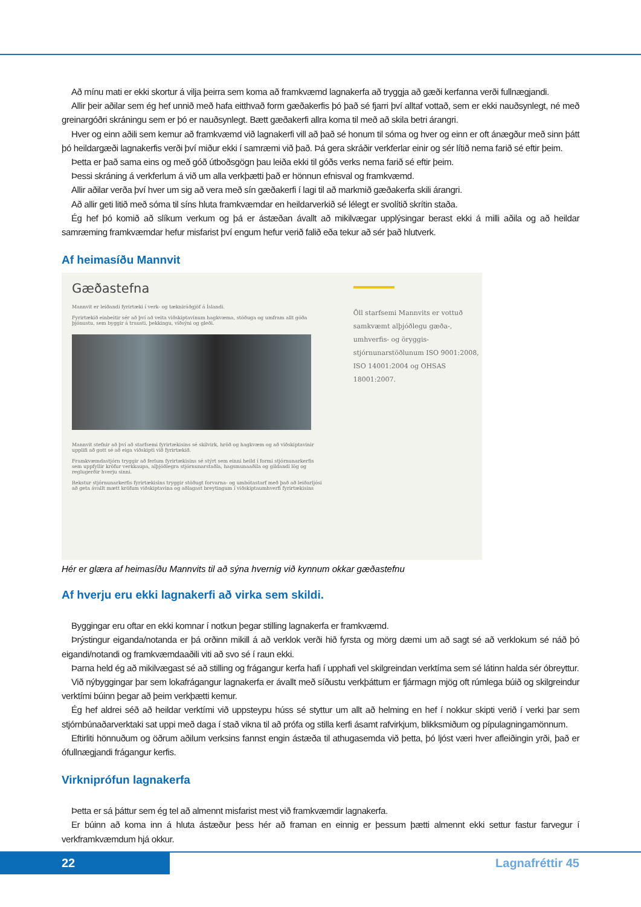Að mínu mati er ekki skortur á vilja þeirra sem koma að framkvæmd lagnakerfa að tryggja að gæði kerfanna verði fullnægjandi.
Allir þeir aðilar sem ég hef unnið með hafa eitthvað form gæðakerfis þó það sé fjarri því alltaf vottað, sem er ekki nauðsynlegt, né með greinargóðri skráningu sem er þó er nauðsynlegt. Bætt gæðakerfi allra koma til með að skila betri árangri.
Hver og einn aðili sem kemur að framkvæmd við lagnakerfi vill að það sé honum til sóma og hver og einn er oft ánægður með sinn þátt þó heildargæði lagnakerfis verði því miður ekki í samræmi við það. Þá gera skráðir verkferlar einir og sér lítið nema farið sé eftir þeim.
Þetta er það sama eins og með góð útboðsgögn þau leiða ekki til góðs verks nema farið sé eftir þeim.
Þessi skráning á verkferlum á við um alla verkþætti það er hönnun efnisval og framkvæmd.
Allir aðilar verða því hver um sig að vera með sín gæðakerfi í lagi til að markmið gæðakerfa skili árangri.
Að allir geti litið með sóma til síns hluta framkvæmdar en heildarverkið sé lélegt er svolítið skrítin staða.
Ég hef þó komið að slíkum verkum og þá er ástæðan ávallt að mikilvægar upplýsingar berast ekki á milli aðila og að heildar samræming framkvæmdar hefur misfarist því engum hefur verið falið eða tekur að sér það hlutverk.
Af heimasíðu Mannvit
Gæðastefna
Mannvit er leiðandi fyrirtæki í verk- og tækniráðgjöf á Íslandi.
Fyrirtækið einbeitir sér að því að veita viðskiptavinum hagkvæma, stöðuga og umfram allt góða þjónustu, sem byggir á trausti, þekkingu, víðsýni og gleði.
Mannvit stefnir að því að starfsemi fyrirtækisins sé skilvirk, hröð og hagkvæm og að viðskiptavinir upplifi að gott sé að eiga viðskipti við fyrirtækið.
Framkvæmdastjórn tryggir að ferlum fyrirtækisins sé stýrt sem einni heild í formi stjórnunarkerfis sem uppfyllir kröfur verkkaupa, alþjóðlegra stjórnunarstaðla, hagsmunaaðila og gildandi lög og reglugerðir hverju sinni.
Rekstur stjórnunarkerfis fyrirtækisins tryggir stöðugt forvarna- og umbótastarf með það að leiðarljósi að geta ávallt mætt kröfum viðskiptavina og aðlagast breytingum í viðskiptaumhverfi fyrirtækisins
Öll starfsemi Mannvits er vottuð samkvæmt alþjóðlegu gæða-, umhverfis- og öryggis-stjórnunarstöðlunum ISO 9001:2008, ISO 14001:2004 og OHSAS 18001:2007.
Hér er glæra af heimasíðu Mannvits til að sýna hvernig við kynnum okkar gæðastefnu
Af hverju eru ekki lagnakerfi að virka sem skildi.
Byggingar eru oftar en ekki komnar í notkun þegar stilling lagnakerfa er framkvæmd.
Þrýstingur eiganda/notanda er þá orðinn mikill á að verklok verði hið fyrsta og mörg dæmi um að sagt sé að verklokum sé náð þó eigandi/notandi og framkvæmdaaðili viti að svo sé í raun ekki.
Þarna held ég að mikilvægast sé að stilling og frágangur kerfa hafi í upphafi vel skilgreindan verktíma sem sé látinn halda sér óbreyttur.
Við nýbyggingar þar sem lokafrágangur lagnakerfa er ávallt með síðustu verkþáttum er fjármagn mjög oft rúmlega búið og skilgreindur verktími búinn þegar að þeim verkþætti kemur.
Ég hef aldrei séð að heildar verktími við uppsteypu húss sé styttur um allt að helming en hef í nokkur skipti verið í verki þar sem stjórnbúnaðarverktaki sat uppi með daga í stað vikna til að prófa og stilla kerfi ásamt rafvirkjum, blikksmiðum og pípulagningamönnum.
Eftirliti hönnuðum og öðrum aðilum verksins fannst engin ástæða til athugasemda við þetta, þó ljóst væri hver afleiðingin yrði, það er ófullnægjandi frágangur kerfis.
Virkniprófun lagnakerfa
Þetta er sá þáttur sem ég tel að almennt misfarist mest við framkvæmdir lagnakerfa.
Er búinn að koma inn á hluta ástæður þess hér að framan en einnig er þessum þætti almennt ekki settur fastur farvegur í verkframkvæmdum hjá okkur.
22 Lagnafréttir 45